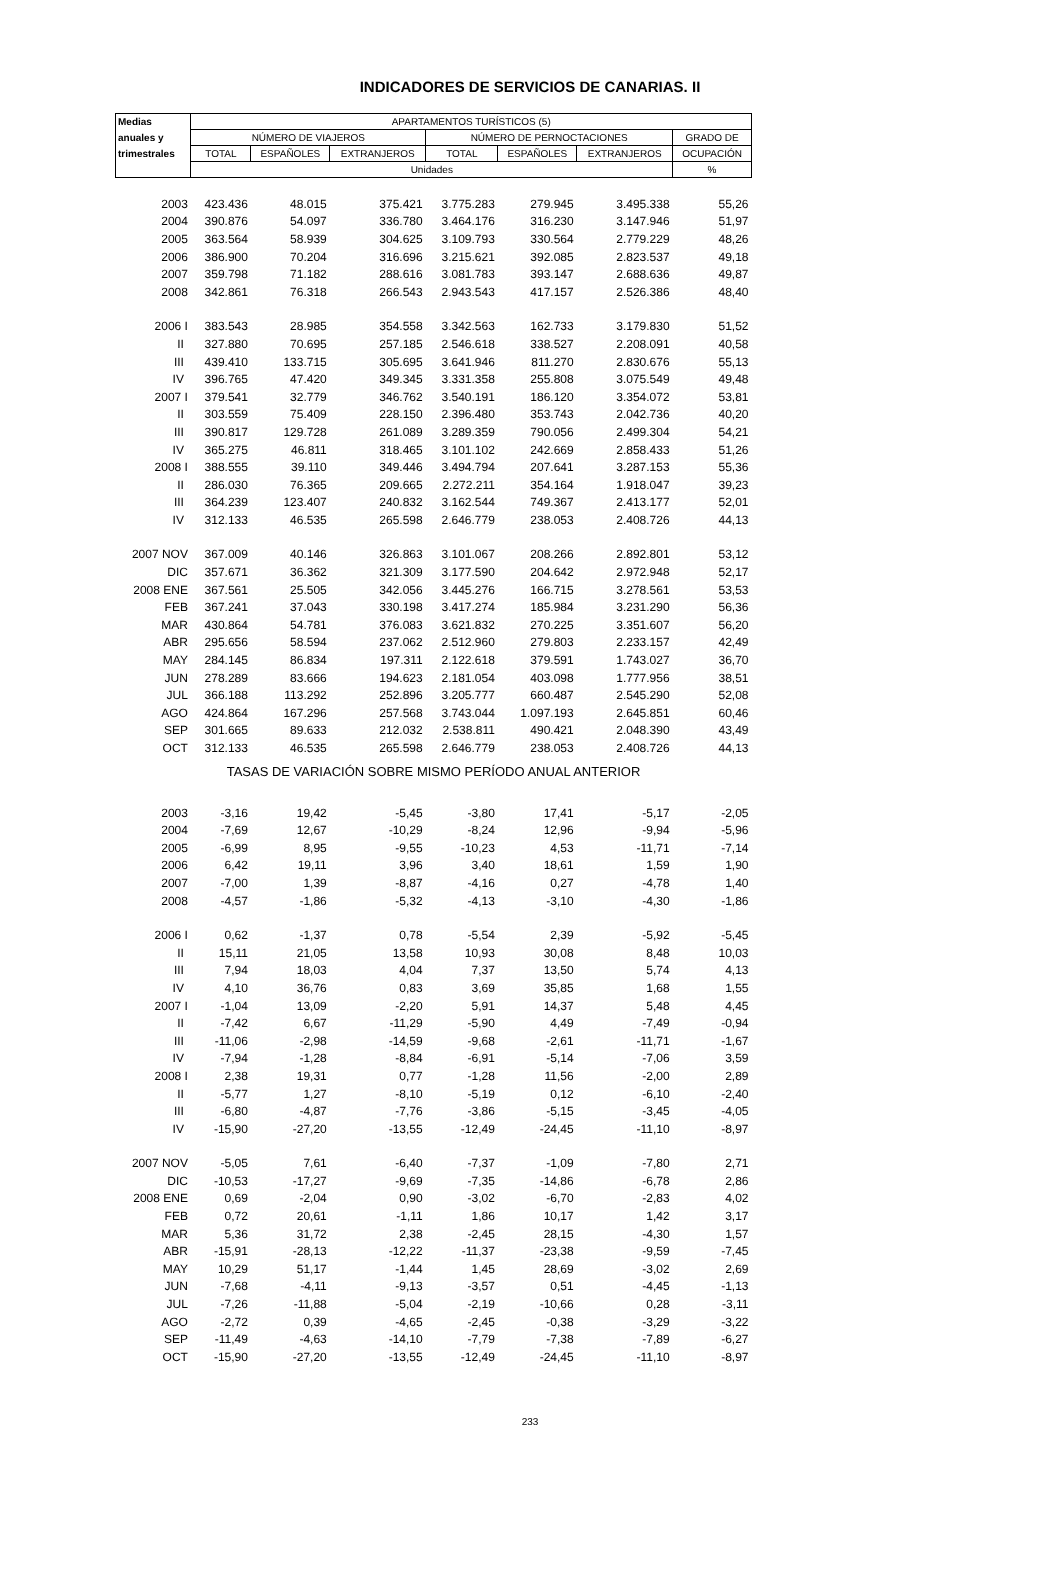INDICADORES DE SERVICIOS DE CANARIAS. II
| Medias | APARTAMENTOS TURÍSTICOS (5) | | | | | | |
| --- | --- | --- | --- | --- | --- | --- | --- |
| anuales y | NÚMERO DE VIAJEROS | | | NÚMERO DE PERNOCTACIONES | | | GRADO DE |
| trimestrales | TOTAL | ESPAÑOLES | EXTRANJEROS | TOTAL | ESPAÑOLES | EXTRANJEROS | OCUPACIÓN |
| | Unidades | | | | | | % |
| 2003 | 423.436 | 48.015 | 375.421 | 3.775.283 | 279.945 | 3.495.338 | 55,26 |
| 2004 | 390.876 | 54.097 | 336.780 | 3.464.176 | 316.230 | 3.147.946 | 51,97 |
| 2005 | 363.564 | 58.939 | 304.625 | 3.109.793 | 330.564 | 2.779.229 | 48,26 |
| 2006 | 386.900 | 70.204 | 316.696 | 3.215.621 | 392.085 | 2.823.537 | 49,18 |
| 2007 | 359.798 | 71.182 | 288.616 | 3.081.783 | 393.147 | 2.688.636 | 49,87 |
| 2008 | 342.861 | 76.318 | 266.543 | 2.943.543 | 417.157 | 2.526.386 | 48,40 |
| 2006 I | 383.543 | 28.985 | 354.558 | 3.342.563 | 162.733 | 3.179.830 | 51,52 |
| II | 327.880 | 70.695 | 257.185 | 2.546.618 | 338.527 | 2.208.091 | 40,58 |
| III | 439.410 | 133.715 | 305.695 | 3.641.946 | 811.270 | 2.830.676 | 55,13 |
| IV | 396.765 | 47.420 | 349.345 | 3.331.358 | 255.808 | 3.075.549 | 49,48 |
| 2007 I | 379.541 | 32.779 | 346.762 | 3.540.191 | 186.120 | 3.354.072 | 53,81 |
| II | 303.559 | 75.409 | 228.150 | 2.396.480 | 353.743 | 2.042.736 | 40,20 |
| III | 390.817 | 129.728 | 261.089 | 3.289.359 | 790.056 | 2.499.304 | 54,21 |
| IV | 365.275 | 46.811 | 318.465 | 3.101.102 | 242.669 | 2.858.433 | 51,26 |
| 2008 I | 388.555 | 39.110 | 349.446 | 3.494.794 | 207.641 | 3.287.153 | 55,36 |
| II | 286.030 | 76.365 | 209.665 | 2.272.211 | 354.164 | 1.918.047 | 39,23 |
| III | 364.239 | 123.407 | 240.832 | 3.162.544 | 749.367 | 2.413.177 | 52,01 |
| IV | 312.133 | 46.535 | 265.598 | 2.646.779 | 238.053 | 2.408.726 | 44,13 |
| 2007 NOV | 367.009 | 40.146 | 326.863 | 3.101.067 | 208.266 | 2.892.801 | 53,12 |
| DIC | 357.671 | 36.362 | 321.309 | 3.177.590 | 204.642 | 2.972.948 | 52,17 |
| 2008 ENE | 367.561 | 25.505 | 342.056 | 3.445.276 | 166.715 | 3.278.561 | 53,53 |
| FEB | 367.241 | 37.043 | 330.198 | 3.417.274 | 185.984 | 3.231.290 | 56,36 |
| MAR | 430.864 | 54.781 | 376.083 | 3.621.832 | 270.225 | 3.351.607 | 56,20 |
| ABR | 295.656 | 58.594 | 237.062 | 2.512.960 | 279.803 | 2.233.157 | 42,49 |
| MAY | 284.145 | 86.834 | 197.311 | 2.122.618 | 379.591 | 1.743.027 | 36,70 |
| JUN | 278.289 | 83.666 | 194.623 | 2.181.054 | 403.098 | 1.777.956 | 38,51 |
| JUL | 366.188 | 113.292 | 252.896 | 3.205.777 | 660.487 | 2.545.290 | 52,08 |
| AGO | 424.864 | 167.296 | 257.568 | 3.743.044 | 1.097.193 | 2.645.851 | 60,46 |
| SEP | 301.665 | 89.633 | 212.032 | 2.538.811 | 490.421 | 2.048.390 | 43,49 |
| OCT | 312.133 | 46.535 | 265.598 | 2.646.779 | 238.053 | 2.408.726 | 44,13 |
| TASAS DE VARIACIÓN SOBRE MISMO PERÍODO ANUAL ANTERIOR | | | | | | | |
| 2003 | -3,16 | 19,42 | -5,45 | -3,80 | 17,41 | -5,17 | -2,05 |
| 2004 | -7,69 | 12,67 | -10,29 | -8,24 | 12,96 | -9,94 | -5,96 |
| 2005 | -6,99 | 8,95 | -9,55 | -10,23 | 4,53 | -11,71 | -7,14 |
| 2006 | 6,42 | 19,11 | 3,96 | 3,40 | 18,61 | 1,59 | 1,90 |
| 2007 | -7,00 | 1,39 | -8,87 | -4,16 | 0,27 | -4,78 | 1,40 |
| 2008 | -4,57 | -1,86 | -5,32 | -4,13 | -3,10 | -4,30 | -1,86 |
| 2006 I | 0,62 | -1,37 | 0,78 | -5,54 | 2,39 | -5,92 | -5,45 |
| II | 15,11 | 21,05 | 13,58 | 10,93 | 30,08 | 8,48 | 10,03 |
| III | 7,94 | 18,03 | 4,04 | 7,37 | 13,50 | 5,74 | 4,13 |
| IV | 4,10 | 36,76 | 0,83 | 3,69 | 35,85 | 1,68 | 1,55 |
| 2007 I | -1,04 | 13,09 | -2,20 | 5,91 | 14,37 | 5,48 | 4,45 |
| II | -7,42 | 6,67 | -11,29 | -5,90 | 4,49 | -7,49 | -0,94 |
| III | -11,06 | -2,98 | -14,59 | -9,68 | -2,61 | -11,71 | -1,67 |
| IV | -7,94 | -1,28 | -8,84 | -6,91 | -5,14 | -7,06 | 3,59 |
| 2008 I | 2,38 | 19,31 | 0,77 | -1,28 | 11,56 | -2,00 | 2,89 |
| II | -5,77 | 1,27 | -8,10 | -5,19 | 0,12 | -6,10 | -2,40 |
| III | -6,80 | -4,87 | -7,76 | -3,86 | -5,15 | -3,45 | -4,05 |
| IV | -15,90 | -27,20 | -13,55 | -12,49 | -24,45 | -11,10 | -8,97 |
| 2007 NOV | -5,05 | 7,61 | -6,40 | -7,37 | -1,09 | -7,80 | 2,71 |
| DIC | -10,53 | -17,27 | -9,69 | -7,35 | -14,86 | -6,78 | 2,86 |
| 2008 ENE | 0,69 | -2,04 | 0,90 | -3,02 | -6,70 | -2,83 | 4,02 |
| FEB | 0,72 | 20,61 | -1,11 | 1,86 | 10,17 | 1,42 | 3,17 |
| MAR | 5,36 | 31,72 | 2,38 | -2,45 | 28,15 | -4,30 | 1,57 |
| ABR | -15,91 | -28,13 | -12,22 | -11,37 | -23,38 | -9,59 | -7,45 |
| MAY | 10,29 | 51,17 | -1,44 | 1,45 | 28,69 | -3,02 | 2,69 |
| JUN | -7,68 | -4,11 | -9,13 | -3,57 | 0,51 | -4,45 | -1,13 |
| JUL | -7,26 | -11,88 | -5,04 | -2,19 | -10,66 | 0,28 | -3,11 |
| AGO | -2,72 | 0,39 | -4,65 | -2,45 | -0,38 | -3,29 | -3,22 |
| SEP | -11,49 | -4,63 | -14,10 | -7,79 | -7,38 | -7,89 | -6,27 |
| OCT | -15,90 | -27,20 | -13,55 | -12,49 | -24,45 | -11,10 | -8,97 |
233